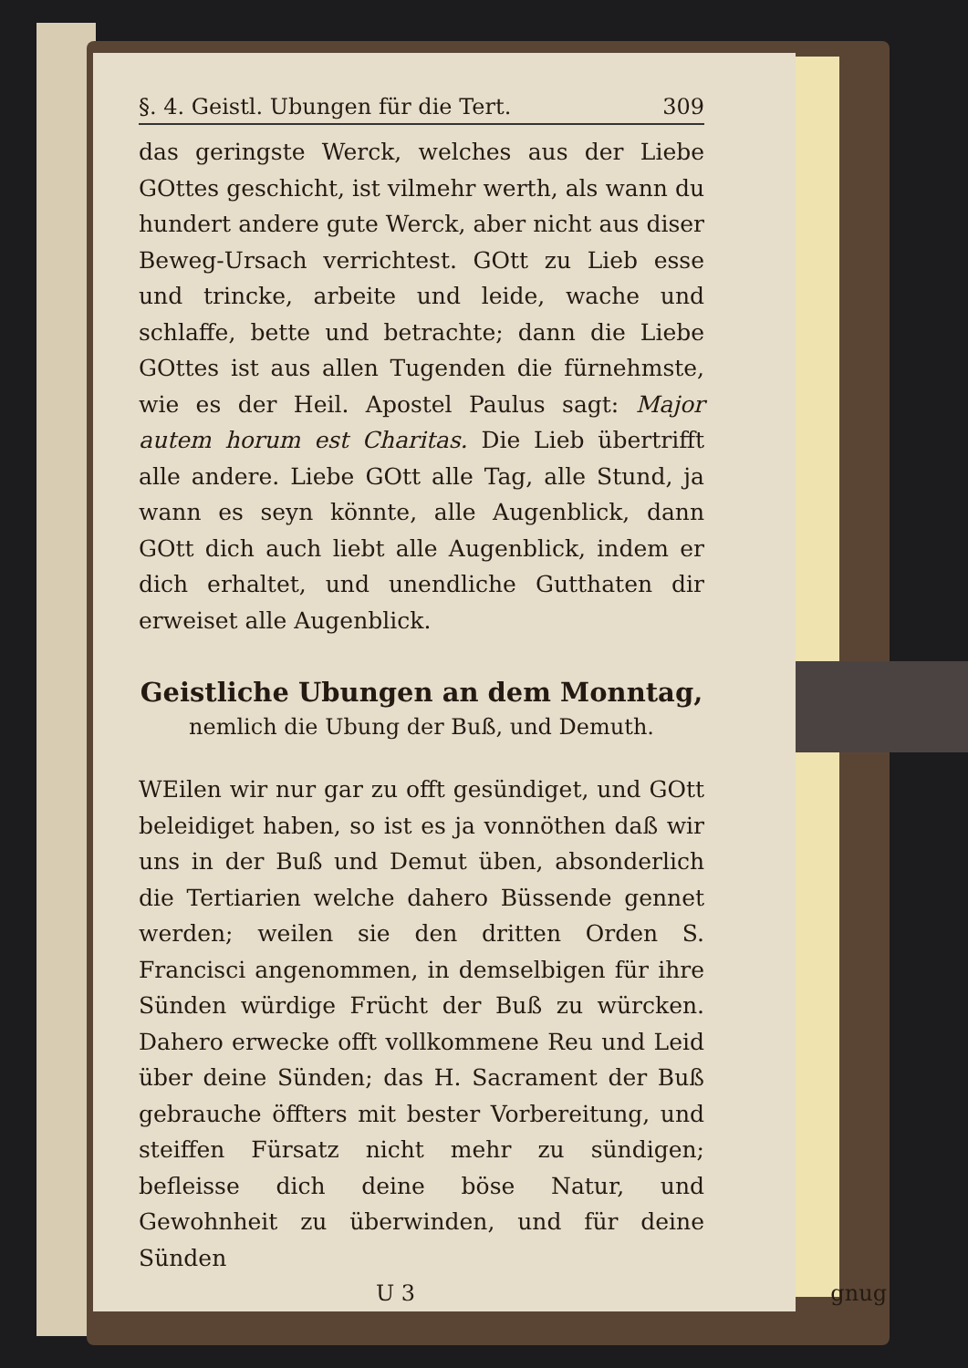§. 4. Geistl. Ubungen für die Tert. 309
das geringste Werck, welches aus der Liebe GOttes geschicht, ist vilmehr werth, als wann du hundert andere gute Werck, aber nicht aus diser Beweg-Ursach verrichtest. GOtt zu Lieb esse und trincke, arbeite und leide, wache und schlaffe, bette und betrachte; dann die Liebe GOttes ist aus allen Tugenden die fürnehmste, wie es der Heil. Apostel Paulus sagt: Major autem horum est Charitas. Die Lieb übertrifft alle andere. Liebe GOtt alle Tag, alle Stund, ja wann es seyn könnte, alle Augenblick, dann GOtt dich auch liebt alle Augenblick, indem er dich erhaltet, und unendliche Gutthaten dir erweiset alle Augenblick.
Geistliche Ubungen an dem Monntag,
nemlich die Ubung der Buß, und Demuth.
WEilen wir nur gar zu offt gesündiget, und GOtt beleidiget haben, so ist es ja vonnöthen daß wir uns in der Buß und Demut üben, absonderlich die Tertiarien welche dahero Büssende gennet werden; weilen sie den dritten Orden S. Francisci angenommen, in demselbigen für ihre Sünden würdige Frücht der Buß zu würcken. Dahero erwecke offt vollkommene Reu und Leid über deine Sünden; das H. Sacrament der Buß gebrauche öffters mit bester Vorbereitung, und steiffen Fürsatz nicht mehr zu sündigen; befleisse dich deine böse Natur, und Gewohnheit zu überwinden, und für deine Sünden
U 3 gnug